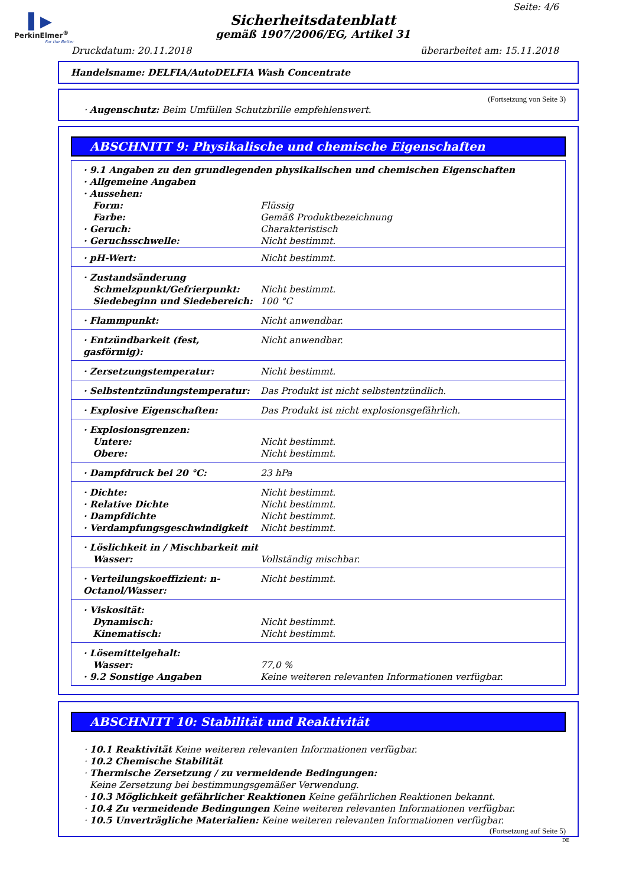▌▶
PerkinElmer<sup>®</sup>
For the Better
Seite: 4/6
Sicherheitsdatenblatt
gemäß 1907/2006/EG, Artikel 31
Druckdatum: 20.11.2018 überarbeitet am: 15.11.2018
Handelsname: DELFIA/AutoDELFIA Wash Concentrate
(Fortsetzung von Seite 3)
· Augenschutz: Beim Umfüllen Schutzbrille empfehlenswert.
ABSCHNITT 9: Physikalische und chemische Eigenschaften
| · 9.1 Angaben zu den grundlegenden physikalischen und chemischen Eigenschaften · Allgemeine Angaben · Aussehen: | |
| Form: Farbe: · Geruch: · Geruchsschwelle: | Flüssig Gemäß Produktbezeichnung Charakteristisch Nicht bestimmt. |
| · pH-Wert: | Nicht bestimmt. |
| · Zustandsänderung Schmelzpunkt/Gefrierpunkt: Siedebeginn und Siedebereich: | Nicht bestimmt. 100 °C |
| · Flammpunkt: | Nicht anwendbar. |
| · Entzündbarkeit (fest, gasförmig): | Nicht anwendbar. |
| · Zersetzungstemperatur: | Nicht bestimmt. |
| · Selbstentzündungstemperatur: | Das Produkt ist nicht selbstentzündlich. |
| · Explosive Eigenschaften: | Das Produkt ist nicht explosionsgefährlich. |
| · Explosionsgrenzen: Untere: Obere: | Nicht bestimmt. Nicht bestimmt. |
| · Dampfdruck bei 20 °C: | 23 hPa |
| · Dichte: · Relative Dichte · Dampfdichte · Verdampfungsgeschwindigkeit | Nicht bestimmt. Nicht bestimmt. Nicht bestimmt. Nicht bestimmt. |
| · Löslichkeit in / Mischbarkeit mit Wasser: | Vollständig mischbar. |
| · Verteilungskoeffizient: n-Octanol/Wasser: | Nicht bestimmt. |
| · Viskosität: Dynamisch: Kinematisch: | Nicht bestimmt. Nicht bestimmt. |
| · Lösemittelgehalt: Wasser: · 9.2 Sonstige Angaben | 77,0 % Keine weiteren relevanten Informationen verfügbar. |
ABSCHNITT 10: Stabilität und Reaktivität
· 10.1 Reaktivität Keine weiteren relevanten Informationen verfügbar.
· 10.2 Chemische Stabilität
· Thermische Zersetzung / zu vermeidende Bedingungen:
Keine Zersetzung bei bestimmungsgemäßer Verwendung.
· 10.3 Möglichkeit gefährlicher Reaktionen Keine gefährlichen Reaktionen bekannt.
· 10.4 Zu vermeidende Bedingungen Keine weiteren relevanten Informationen verfügbar.
· 10.5 Unverträgliche Materialien: Keine weiteren relevanten Informationen verfügbar.
(Fortsetzung auf Seite 5)
DE